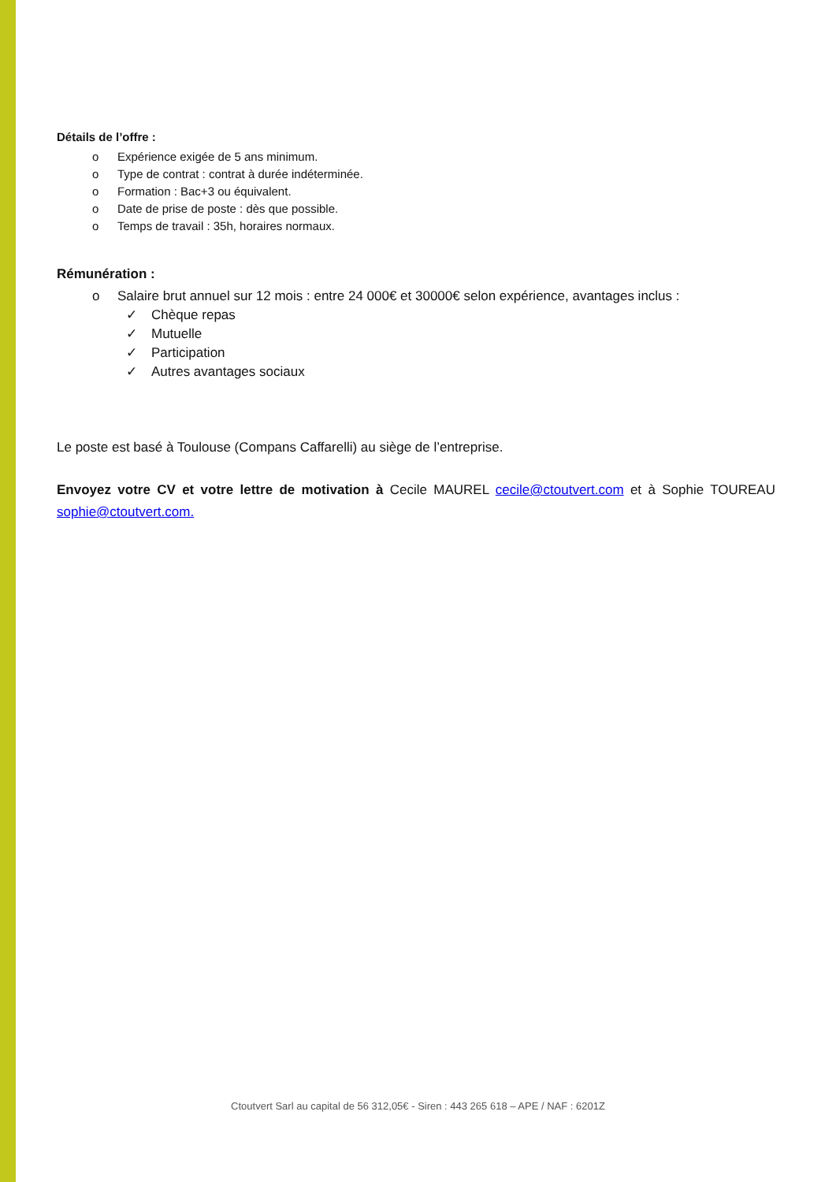Détails de l’offre :
o Expérience exigée de 5 ans minimum.
o Type de contrat : contrat à durée indéterminée.
o Formation : Bac+3 ou équivalent.
o Date de prise de poste : dès que possible.
o Temps de travail : 35h, horaires normaux.
Rémunération :
o Salaire brut annuel sur 12 mois : entre 24 000€ et 30000€ selon expérience, avantages inclus :
✓ Chèque repas
✓ Mutuelle
✓ Participation
✓ Autres avantages sociaux
Le poste est basé à Toulouse (Compans Caffarelli) au siège de l’entreprise.
Envoyez votre CV et votre lettre de motivation à Cecile MAUREL cecile@ctoutvert.com et à Sophie TOUREAU sophie@ctoutvert.com.
Ctoutvert Sarl au capital de 56 312,05€ - Siren : 443 265 618 – APE / NAF : 6201Z